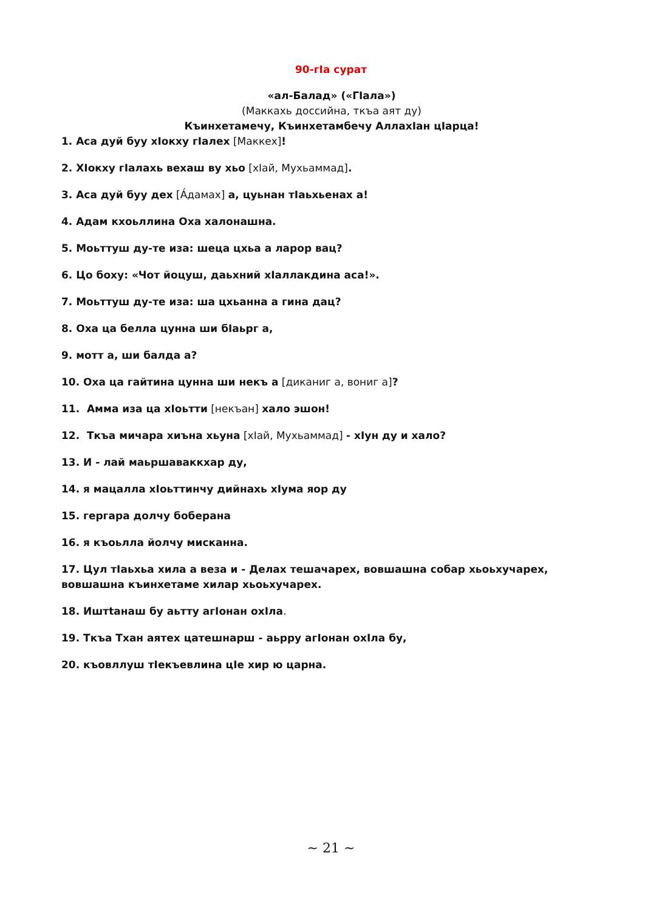90-гIа сурат
«ал-Балад» («ГIала»)
(Маккахь доссийна, ткъа аят ду)
Къинхетамечу, Къинхетамбечу АллахIан цIарца!
1. Аса дуй буу хIокху гIалех [Маккех]!
2. ХIокху гIалахь вехаш ву хьо [хIай, Мухьаммад].
3. Аса дуй буу дех [А́дамах] а, цуьнан тIаьхьенах а!
4. Адам кхоьллина Оха халонашна.
5. Моьттуш ду-те иза: шеца цхьа а ларор вац?
6. Цо боху: «Чот йоцуш, даьхний хIаллакдина аса!».
7. Моьттуш ду-те иза: ша цхьанна а гина дац?
8. Оха ца белла цунна ши бIаьрг а,
9. мотт а, ши балда а?
10. Оха ца гайтина цунна ши некъ а [диканиг а, вониг а]?
11. Амма иза ца хIоьтти [некъан] хало эшон!
12. Ткъа мичара хиъна хьуна [хIай, Мухьаммад] - хIун ду и хало?
13. И - лай маьршаваккхар ду,
14. я мацалла хIоьттинчу дийнахь хIума яор ду
15. гергара долчу боберана
16. я къоьлла йолчу мисканна.
17. Цул тIаьхьа хила а веза и - Делах тешачарех, вовшашна собар хьоьхучарех, вовшашна къинхетаме хилар хьоьхучарех.
18. Иштtанаш бу аьтту агIонан охIла.
19. Ткъа Тхан аятех цатешнарш - аьрру агIонан охIла бу,
20. къовллуш тIекъевлина цIе хир ю царна.
~ 21 ~